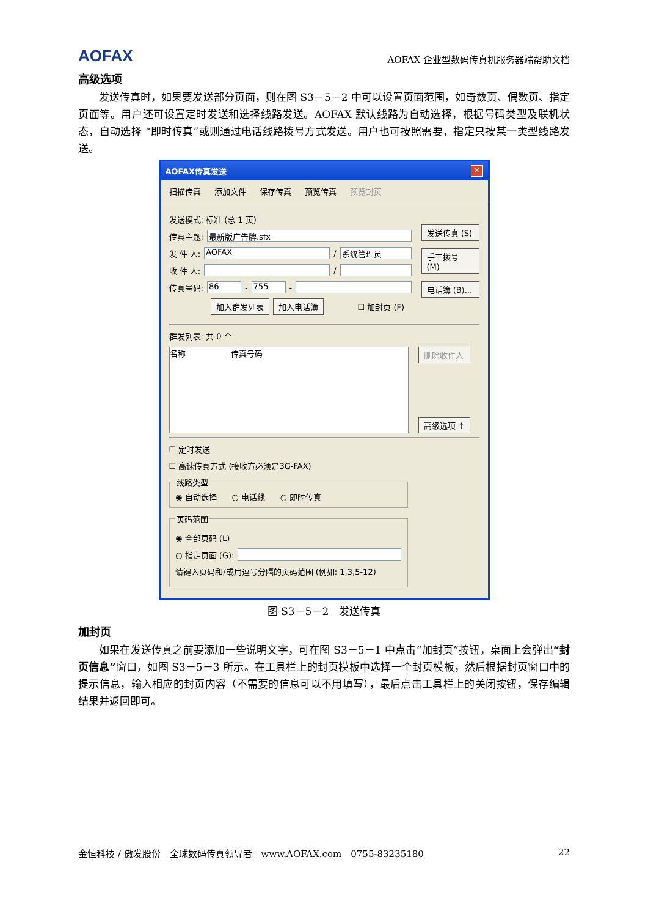AOFAX AOFAX 企业型数码传真机服务器端帮助文档
高级选项
发送传真时，如果要发送部分页面，则在图 S3－5－2 中可以设置页面范围，如奇数页、偶数页、指定页面等。用户还可设置定时发送和选择线路发送。AOFAX 默认线路为自动选择，根据号码类型及联机状态，自动选择 “即时传真”或则通过电话线路拨号方式发送。用户也可按照需要，指定只按某一类型线路发送。
AOFAX传真发送 ✕
扫描传真 添加文件 保存传真 预览传真 预览封页
发送模式: 标准 (总 1 页)
传真主题: 最新版广告牌.sfx
发 件 人: AOFAX / 系统管理员
收 件 人: /
传真号码: 86 - 755 -
加入群发列表 加入电话簿 ☐ 加封页 (F)
发送传真 (S)
手工拨号 (M)
电话簿 (B)...
群发列表: 共 0 个
名称 传真号码
删除收件人
高级选项 ↑
☐ 定时发送
☐ 高速传真方式 (接收方必须是3G-FAX)
线路类型◉ 自动选择 ○ 电话线 ○ 即时传真 页码范围
◉ 全部页码 (L)
○ 指定页面 (G):
请键入页码和/或用逗号分隔的页码范围 (例如: 1,3,5-12)
图 S3－5－2　发送传真
加封页
如果在发送传真之前要添加一些说明文字，可在图 S3－5－1 中点击“加封页”按钮，桌面上会弹出“封页信息”窗口，如图 S3－5－3 所示。在工具栏上的封页模板中选择一个封页模板，然后根据封页窗口中的提示信息，输入相应的封页内容（不需要的信息可以不用填写），最后点击工具栏上的关闭按钮，保存编辑结果并返回即可。
金恒科技 / 傲发股份　全球数码传真领导者　www.AOFAX.com　0755-83235180 22